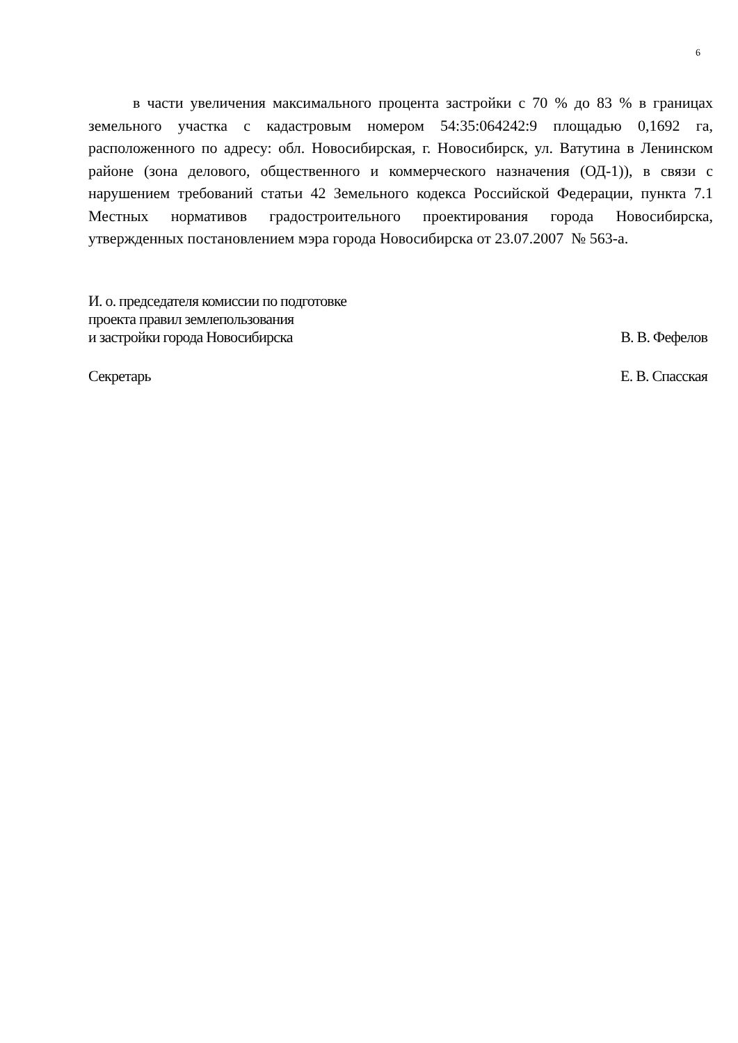6
в части увеличения максимального процента застройки с 70 % до 83 % в границах земельного участка с кадастровым номером 54:35:064242:9 площадью 0,1692 га, расположенного по адресу: обл. Новосибирская, г. Новосибирск, ул. Ватутина в Ленинском районе (зона делового, общественного и коммерческого назначения (ОД-1)), в связи с нарушением требований статьи 42 Земельного кодекса Российской Федерации, пункта 7.1 Местных нормативов градостроительного проектирования города Новосибирска, утвержденных постановлением мэра города Новосибирска от 23.07.2007 № 563-а.
И. о. председателя комиссии по подготовке
проекта правил землепользования
и застройки города Новосибирска
В. В. Фефелов
Секретарь
Е. В. Спасская